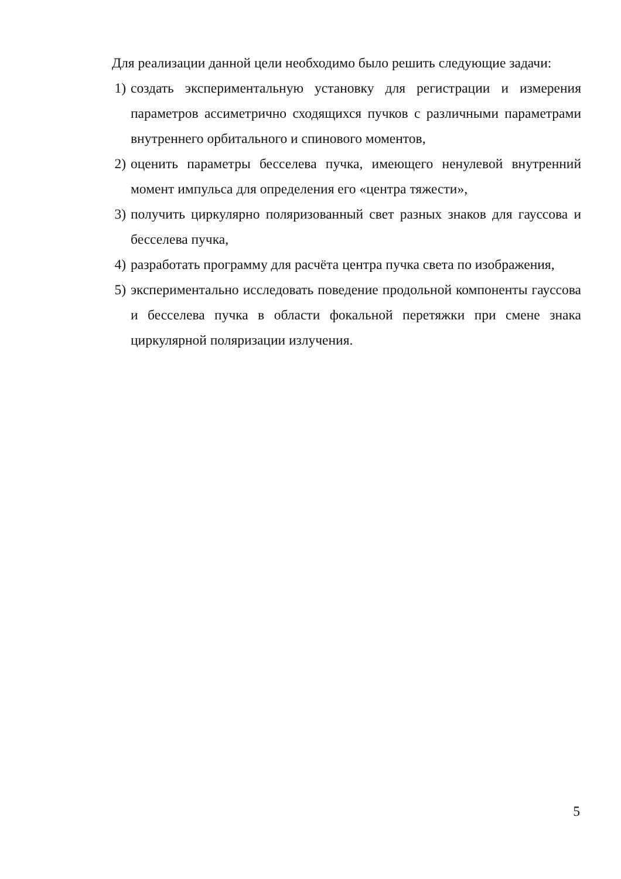Для реализации данной цели необходимо было решить следующие задачи:
1) создать экспериментальную установку для регистрации и измерения параметров ассиметрично сходящихся пучков с различными параметрами внутреннего орбитального и спинового моментов,
2) оценить параметры бесселева пучка, имеющего ненулевой внутренний момент импульса для определения его «центра тяжести»,
3) получить циркулярно поляризованный свет разных знаков для гауссова и бесселева пучка,
4) разработать программу для расчёта центра пучка света по изображения,
5) экспериментально исследовать поведение продольной компоненты гауссова и бесселева пучка в области фокальной перетяжки при смене знака циркулярной поляризации излучения.
5